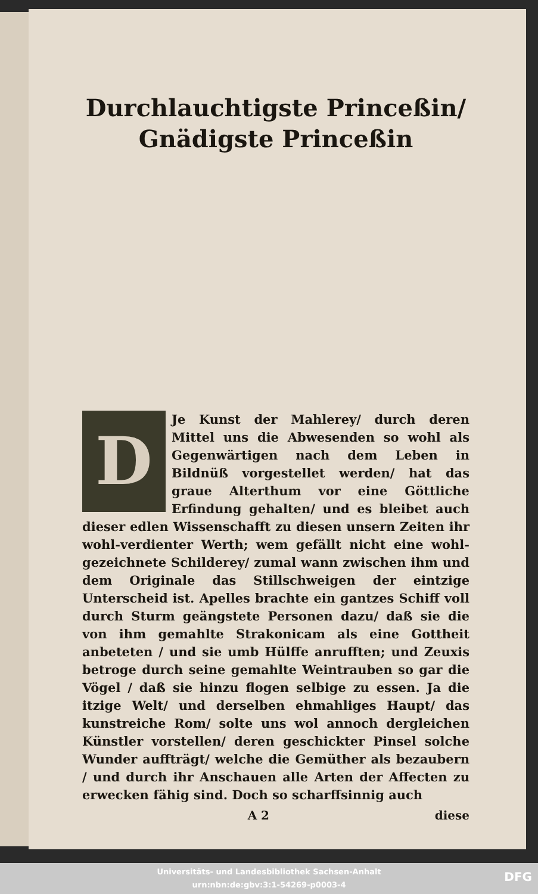Durchlauchtigste Princeßin/
Gnädigste Princeßin
D
Je Kunst der Mahlerey/ durch deren Mittel uns die Abwesenden so wohl als Gegenwärtigen nach dem Leben in Bildnüß vorgestellet werden/ hat das graue Alterthum vor eine Göttliche Erfindung gehalten/ und es bleibet auch dieser edlen Wissenschafft zu diesen unsern Zeiten ihr wohl-verdienter Werth; wem gefällt nicht eine wohl-gezeichnete Schilderey/ zumal wann zwischen ihm und dem Originale das Stillschweigen der eintzige Unterscheid ist. Apelles brachte ein gantzes Schiff voll durch Sturm geängstete Personen dazu/ daß sie die von ihm gemahlte Strakonicam als eine Gottheit anbeteten / und sie umb Hülffe anrufften; und Zeuxis betroge durch seine gemahlte Weintrauben so gar die Vögel / daß sie hinzu flogen selbige zu essen. Ja die itzige Welt/ und derselben ehmahliges Haupt/ das kunstreiche Rom/ solte uns wol annoch dergleichen Künstler vorstellen/ deren geschickter Pinsel solche Wunder auffträgt/ welche die Gemüther als bezaubern / und durch ihr Anschauen alle Arten der Affecten zu erwecken fähig sind. Doch so scharffsinnig auch
A 2 diese
Universitäts- und Landesbibliothek Sachsen-Anhalt
urn:nbn:de:gbv:3:1-54269-p0003-4
DFG